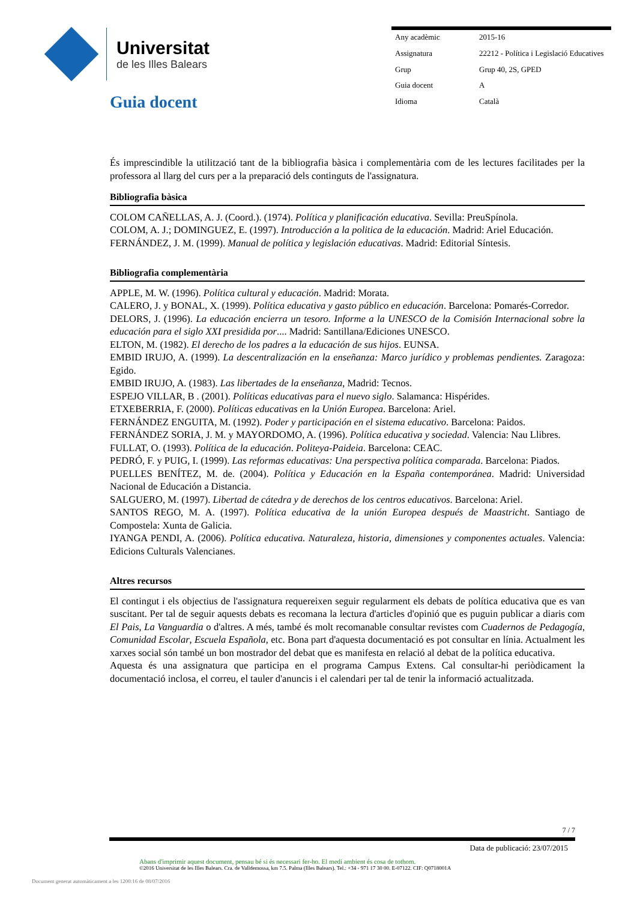Universitat
de les Illes Balears
Guia docent
| Any acadèmic | 2015-16 |
| Assignatura | 22212 - Política i Legislació Educatives |
| Grup | Grup 40, 2S, GPED |
| Guia docent | A |
| Idioma | Català |
És imprescindible la utilització tant de la bibliografia bàsica i complementària com de les lectures facilitades per la professora al llarg del curs per a la preparació dels continguts de l'assignatura.
Bibliografia bàsica
COLOM CAÑELLAS, A. J. (Coord.). (1974). Política y planificación educativa. Sevilla: PreuSpínola.
COLOM, A. J.; DOMINGUEZ, E. (1997). Introducción a la politica de la educación. Madrid: Ariel Educación.
FERNÁNDEZ, J. M. (1999). Manual de política y legislación educativas. Madrid: Editorial Síntesis.
Bibliografia complementària
APPLE, M. W. (1996). Política cultural y educación. Madrid: Morata.
CALERO, J. y BONAL, X. (1999). Política educativa y gasto público en educación. Barcelona: Pomarés-Corredor.
DELORS, J. (1996). La educación encierra un tesoro. Informe a la UNESCO de la Comisión Internacional sobre la educación para el siglo XXI presidida por.... Madrid: Santillana/Ediciones UNESCO.
ELTON, M. (1982). El derecho de los padres a la educación de sus hijos. EUNSA.
EMBID IRUJO, A. (1999). La descentralización en la enseñanza: Marco jurídico y problemas pendientes. Zaragoza: Egido.
EMBID IRUJO, A. (1983). Las libertades de la enseñanza, Madrid: Tecnos.
ESPEJO VILLAR, B . (2001). Políticas educativas para el nuevo siglo. Salamanca: Hispérides.
ETXEBERRIA, F. (2000). Políticas educativas en la Unión Europea. Barcelona: Ariel.
FERNÁNDEZ ENGUITA, M. (1992). Poder y participación en el sistema educativo. Barcelona: Paidos.
FERNÁNDEZ SORIA, J. M. y MAYORDOMO, A. (1996). Política educativa y sociedad. Valencia: Nau Llibres.
FULLAT, O. (1993). Política de la educación. Politeya-Paideia. Barcelona: CEAC.
PEDRÓ, F. y PUIG, I. (1999). Las reformas educativas: Una perspectiva política comparada. Barcelona: Piados.
PUELLES BENÍTEZ, M. de. (2004). Política y Educación en la España contemporánea. Madrid: Universidad Nacional de Educación a Distancia.
SALGUERO, M. (1997). Libertad de cátedra y de derechos de los centros educativos. Barcelona: Ariel.
SANTOS REGO, M. A. (1997). Política educativa de la unión Europea después de Maastricht. Santiago de Compostela: Xunta de Galicia.
IYANGA PENDI, A. (2006). Política educativa. Naturaleza, historia, dimensiones y componentes actuales. Valencia: Edicions Culturals Valencianes.
Altres recursos
El contingut i els objectius de l'assignatura requereixen seguir regularment els debats de política educativa que es van suscitant. Per tal de seguir aquests debats es recomana la lectura d'articles d'opinió que es puguin publicar a diaris com El Pais, La Vanguardia o d'altres. A més, també és molt recomanable consultar revistes com Cuadernos de Pedagogía, Comunidad Escolar, Escuela Española, etc. Bona part d'aquesta documentació es pot consultar en línia. Actualment les xarxes social són també un bon mostrador del debat que es manifesta en relació al debat de la política educativa.
Aquesta és una assignatura que participa en el programa Campus Extens. Cal consultar-hi periòdicament la documentació inclosa, el correu, el tauler d'anuncis i el calendari per tal de tenir la informació actualitzada.
7 / 7
Data de publicació: 23/07/2015
Abans d'imprimir aquest document, pensau bé si és necessari fer-ho. El medi ambient és cosa de tothom.
©2016 Universitat de les Illes Balears. Cra. de Valldemossa, km 7.5. Palma (Illes Balears). Tel.: +34 - 971 17 30 00. E-07122. CIF: Q0718001A
Document generat automàticament a les 1200:16 de 08/07/2016